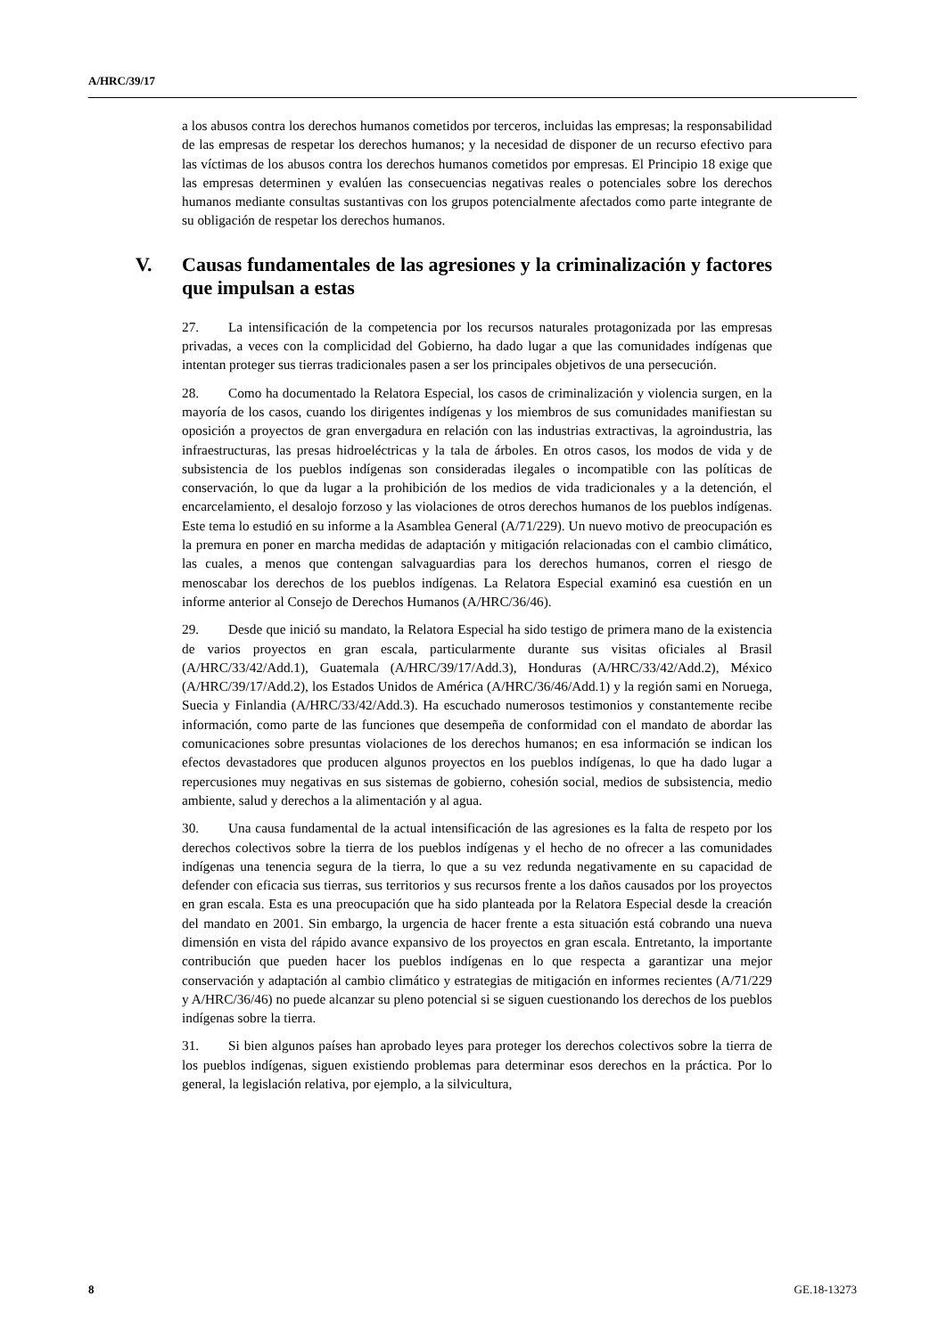A/HRC/39/17
a los abusos contra los derechos humanos cometidos por terceros, incluidas las empresas; la responsabilidad de las empresas de respetar los derechos humanos; y la necesidad de disponer de un recurso efectivo para las víctimas de los abusos contra los derechos humanos cometidos por empresas. El Principio 18 exige que las empresas determinen y evalúen las consecuencias negativas reales o potenciales sobre los derechos humanos mediante consultas sustantivas con los grupos potencialmente afectados como parte integrante de su obligación de respetar los derechos humanos.
V. Causas fundamentales de las agresiones y la criminalización y factores que impulsan a estas
27. La intensificación de la competencia por los recursos naturales protagonizada por las empresas privadas, a veces con la complicidad del Gobierno, ha dado lugar a que las comunidades indígenas que intentan proteger sus tierras tradicionales pasen a ser los principales objetivos de una persecución.
28. Como ha documentado la Relatora Especial, los casos de criminalización y violencia surgen, en la mayoría de los casos, cuando los dirigentes indígenas y los miembros de sus comunidades manifiestan su oposición a proyectos de gran envergadura en relación con las industrias extractivas, la agroindustria, las infraestructuras, las presas hidroeléctricas y la tala de árboles. En otros casos, los modos de vida y de subsistencia de los pueblos indígenas son consideradas ilegales o incompatible con las políticas de conservación, lo que da lugar a la prohibición de los medios de vida tradicionales y a la detención, el encarcelamiento, el desalojo forzoso y las violaciones de otros derechos humanos de los pueblos indígenas. Este tema lo estudió en su informe a la Asamblea General (A/71/229). Un nuevo motivo de preocupación es la premura en poner en marcha medidas de adaptación y mitigación relacionadas con el cambio climático, las cuales, a menos que contengan salvaguardias para los derechos humanos, corren el riesgo de menoscabar los derechos de los pueblos indígenas. La Relatora Especial examinó esa cuestión en un informe anterior al Consejo de Derechos Humanos (A/HRC/36/46).
29. Desde que inició su mandato, la Relatora Especial ha sido testigo de primera mano de la existencia de varios proyectos en gran escala, particularmente durante sus visitas oficiales al Brasil (A/HRC/33/42/Add.1), Guatemala (A/HRC/39/17/Add.3), Honduras (A/HRC/33/42/Add.2), México (A/HRC/39/17/Add.2), los Estados Unidos de América (A/HRC/36/46/Add.1) y la región sami en Noruega, Suecia y Finlandia (A/HRC/33/42/Add.3). Ha escuchado numerosos testimonios y constantemente recibe información, como parte de las funciones que desempeña de conformidad con el mandato de abordar las comunicaciones sobre presuntas violaciones de los derechos humanos; en esa información se indican los efectos devastadores que producen algunos proyectos en los pueblos indígenas, lo que ha dado lugar a repercusiones muy negativas en sus sistemas de gobierno, cohesión social, medios de subsistencia, medio ambiente, salud y derechos a la alimentación y al agua.
30. Una causa fundamental de la actual intensificación de las agresiones es la falta de respeto por los derechos colectivos sobre la tierra de los pueblos indígenas y el hecho de no ofrecer a las comunidades indígenas una tenencia segura de la tierra, lo que a su vez redunda negativamente en su capacidad de defender con eficacia sus tierras, sus territorios y sus recursos frente a los daños causados por los proyectos en gran escala. Esta es una preocupación que ha sido planteada por la Relatora Especial desde la creación del mandato en 2001. Sin embargo, la urgencia de hacer frente a esta situación está cobrando una nueva dimensión en vista del rápido avance expansivo de los proyectos en gran escala. Entretanto, la importante contribución que pueden hacer los pueblos indígenas en lo que respecta a garantizar una mejor conservación y adaptación al cambio climático y estrategias de mitigación en informes recientes (A/71/229 y A/HRC/36/46) no puede alcanzar su pleno potencial si se siguen cuestionando los derechos de los pueblos indígenas sobre la tierra.
31. Si bien algunos países han aprobado leyes para proteger los derechos colectivos sobre la tierra de los pueblos indígenas, siguen existiendo problemas para determinar esos derechos en la práctica. Por lo general, la legislación relativa, por ejemplo, a la silvicultura,
8 GE.18-13273